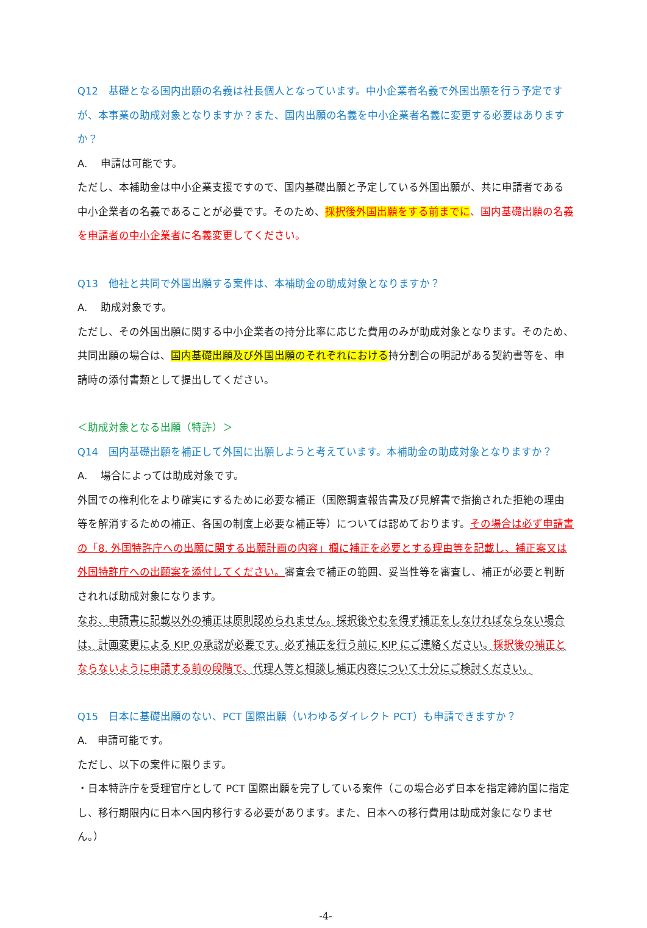Q12　基礎となる国内出願の名義は社長個人となっています。中小企業者名義で外国出願を行う予定ですが、本事業の助成対象となりますか？また、国内出願の名義を中小企業者名義に変更する必要はありますか？
A.　 申請は可能です。
ただし、本補助金は中小企業支援ですので、国内基礎出願と予定している外国出願が、共に申請者である中小企業者の名義であることが必要です。そのため、採択後外国出願をする前までに、国内基礎出願の名義を申請者の中小企業者に名義変更してください。
Q13　他社と共同で外国出願する案件は、本補助金の助成対象となりますか？
A.　 助成対象です。
ただし、その外国出願に関する中小企業者の持分比率に応じた費用のみが助成対象となります。そのため、共同出願の場合は、国内基礎出願及び外国出願のそれぞれにおける持分割合の明記がある契約書等を、申請時の添付書類として提出してください。
＜助成対象となる出願（特許）＞
Q14　国内基礎出願を補正して外国に出願しようと考えています。本補助金の助成対象となりますか？
A.　 場合によっては助成対象です。
外国での権利化をより確実にするために必要な補正（国際調査報告書及び見解書で指摘された拒絶の理由等を解消するための補正、各国の制度上必要な補正等）については認めております。その場合は必ず申請書の「8. 外国特許庁への出願に関する出願計画の内容」欄に補正を必要とする理由等を記載し、補正案又は外国特許庁への出願案を添付してください。審査会で補正の範囲、妥当性等を審査し、補正が必要と判断されれば助成対象になります。
なお、申請書に記載以外の補正は原則認められません。採択後やむを得ず補正をしなければならない場合は、計画変更による KIP の承認が必要です。必ず補正を行う前に KIP にご連絡ください。採択後の補正とならないように申請する前の段階で、代理人等と相談し補正内容について十分にご検討ください。
Q15　日本に基礎出願のない、PCT 国際出願（いわゆるダイレクト PCT）も申請できますか？
A.　申請可能です。
ただし、以下の案件に限ります。
・日本特許庁を受理官庁として PCT 国際出願を完了している案件（この場合必ず日本を指定締約国に指定し、移行期限内に日本へ国内移行する必要があります。また、日本への移行費用は助成対象になりません。）
-4-